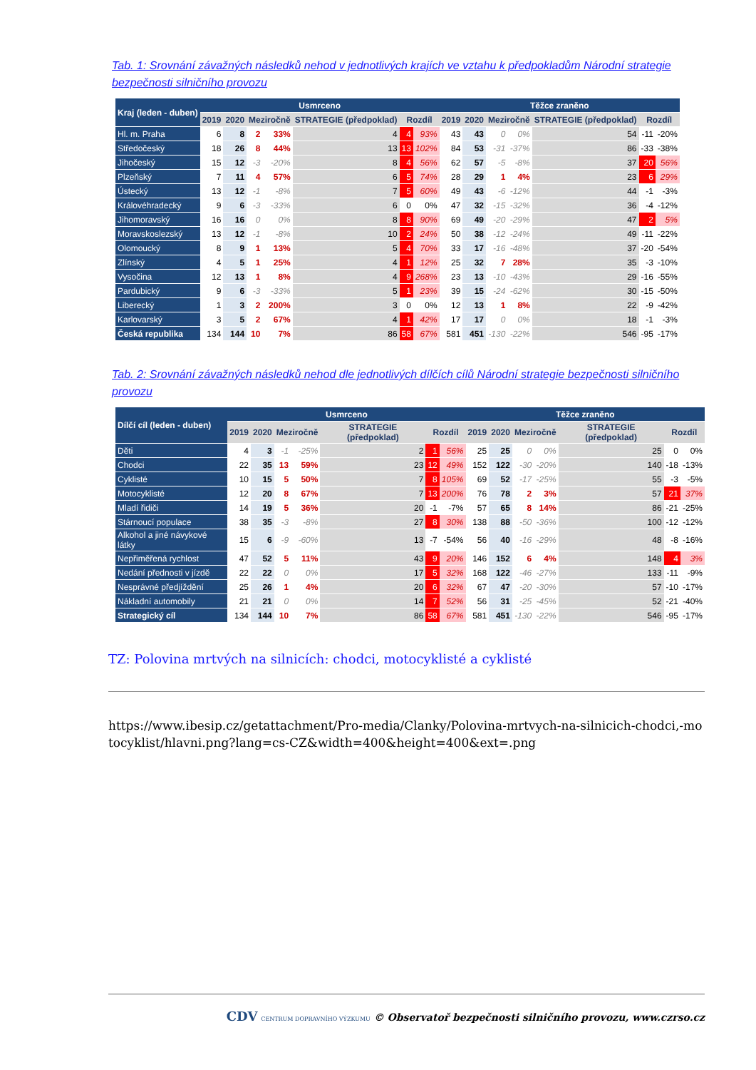Tab. 1: Srovnání závažných následků nehod v jednotlivých krajích ve vztahu k předpokladům Národní strategie bezpečnosti silničního provozu
| Kraj (leden - duben) | Usmrceno | | | | | | | Těžce zraněno | | | | | | |
| --- | --- | --- | --- | --- | --- | --- | --- | --- | --- | --- | --- | --- | --- | --- |
| | 2019 | 2020 | Meziročně | | STRATEGIE (předpoklad) | Rozdíl | | 2019 | 2020 | Meziročně | | STRATEGIE (předpoklad) | Rozdíl | |
| Hl. m. Praha | 6 | 8 | 2 | 33% | 4 | 4 | 93% | 43 | 43 | 0 | 0% | 54 | -11 | -20% |
| Středočeský | 18 | 26 | 8 | 44% | 13 | 13 | 102% | 84 | 53 | -31 | -37% | 86 | -33 | -38% |
| Jihočeský | 15 | 12 | -3 | -20% | 8 | 4 | 56% | 62 | 57 | -5 | -8% | 37 | 20 | 56% |
| Plzeňský | 7 | 11 | 4 | 57% | 6 | 5 | 74% | 28 | 29 | 1 | 4% | 23 | 6 | 29% |
| Ústecký | 13 | 12 | -1 | -8% | 7 | 5 | 60% | 49 | 43 | -6 | -12% | 44 | -1 | -3% |
| Královéhradecký | 9 | 6 | -3 | -33% | 6 | 0 | 0% | 47 | 32 | -15 | -32% | 36 | -4 | -12% |
| Jihomoravský | 16 | 16 | 0 | 0% | 8 | 8 | 90% | 69 | 49 | -20 | -29% | 47 | 2 | 5% |
| Moravskoslezský | 13 | 12 | -1 | -8% | 10 | 2 | 24% | 50 | 38 | -12 | -24% | 49 | -11 | -22% |
| Olomoucký | 8 | 9 | 1 | 13% | 5 | 4 | 70% | 33 | 17 | -16 | -48% | 37 | -20 | -54% |
| Zlínský | 4 | 5 | 1 | 25% | 4 | 1 | 12% | 25 | 32 | 7 | 28% | 35 | -3 | -10% |
| Vysočina | 12 | 13 | 1 | 8% | 4 | 9 | 268% | 23 | 13 | -10 | -43% | 29 | -16 | -55% |
| Pardubický | 9 | 6 | -3 | -33% | 5 | 1 | 23% | 39 | 15 | -24 | -62% | 30 | -15 | -50% |
| Liberecký | 1 | 3 | 2 | 200% | 3 | 0 | 0% | 12 | 13 | 1 | 8% | 22 | -9 | -42% |
| Karlovarský | 3 | 5 | 2 | 67% | 4 | 1 | 42% | 17 | 17 | 0 | 0% | 18 | -1 | -3% |
| Česká republika | 134 | 144 | 10 | 7% | 86 | 58 | 67% | 581 | 451 | -130 | -22% | 546 | -95 | -17% |
Tab. 2: Srovnání závažných následků nehod dle jednotlivých dílčích cílů Národní strategie bezpečnosti silničního provozu
| Dílčí cíl (leden - duben) | Usmrceno | | | | | | | Těžce zraněno | | | | | | |
| --- | --- | --- | --- | --- | --- | --- | --- | --- | --- | --- | --- | --- | --- | --- |
| | 2019 | 2020 | Meziročně | | STRATEGIE (předpoklad) | Rozdíl | | 2019 | 2020 | Meziročně | | STRATEGIE (předpoklad) | Rozdíl | |
| Děti | 4 | 3 | -1 | -25% | 2 | 1 | 56% | 25 | 25 | 0 | 0% | 25 | 0 | 0% |
| Chodci | 22 | 35 | 13 | 59% | 23 | 12 | 49% | 152 | 122 | -30 | -20% | 140 | -18 | -13% |
| Cyklisté | 10 | 15 | 5 | 50% | 7 | 8 | 105% | 69 | 52 | -17 | -25% | 55 | -3 | -5% |
| Motocyklisté | 12 | 20 | 8 | 67% | 7 | 13 | 200% | 76 | 78 | 2 | 3% | 57 | 21 | 37% |
| Mladí řidiči | 14 | 19 | 5 | 36% | 20 | -1 | -7% | 57 | 65 | 8 | 14% | 86 | -21 | -25% |
| Stárnoucí populace | 38 | 35 | -3 | -8% | 27 | 8 | 30% | 138 | 88 | -50 | -36% | 100 | -12 | -12% |
| Alkohol a jiné návykové látky | 15 | 6 | -9 | -60% | 13 | -7 | -54% | 56 | 40 | -16 | -29% | 48 | -8 | -16% |
| Nepřiměřená rychlost | 47 | 52 | 5 | 11% | 43 | 9 | 20% | 146 | 152 | 6 | 4% | 148 | 4 | 3% |
| Nedání přednosti v jízdě | 22 | 22 | 0 | 0% | 17 | 5 | 32% | 168 | 122 | -46 | -27% | 133 | -11 | -9% |
| Nesprávné předjíždění | 25 | 26 | 1 | 4% | 20 | 6 | 32% | 67 | 47 | -20 | -30% | 57 | -10 | -17% |
| Nákladní automobily | 21 | 21 | 0 | 0% | 14 | 7 | 52% | 56 | 31 | -25 | -45% | 52 | -21 | -40% |
| Strategický cíl | 134 | 144 | 10 | 7% | 86 | 58 | 67% | 581 | 451 | -130 | -22% | 546 | -95 | -17% |
TZ: Polovina mrtvých na silnicích: chodci, motocyklisté a cyklisté
https://www.ibesip.cz/getattachment/Pro-media/Clanky/Polovina-mrtvych-na-silnicich-chodci,-motocyklist/hlavni.png?lang=cs-CZ&width=400&height=400&ext=.png
CDV CENTRUM DOPRAVNÍHO VÝZKUMU © Observatoř bezpečnosti silničního provozu, www.czrso.cz